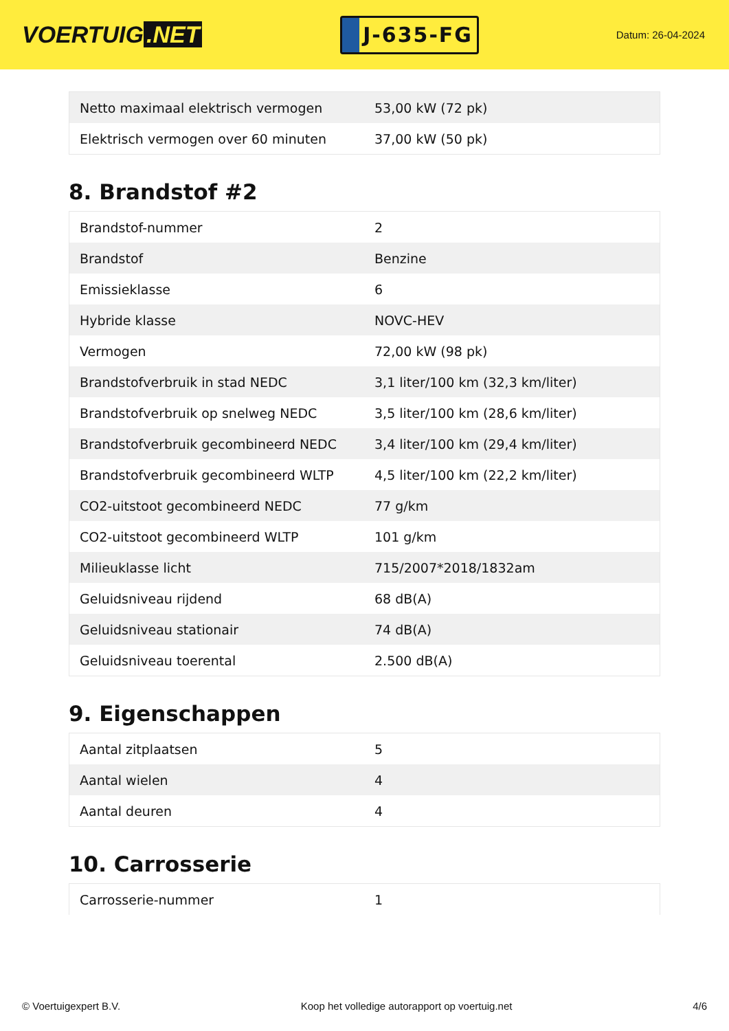VOERTUIG.NET
J-635-FG
Datum: 26-04-2024
| Netto maximaal elektrisch vermogen | 53,00 kW (72 pk) |
| Elektrisch vermogen over 60 minuten | 37,00 kW (50 pk) |
8. Brandstof #2
| Brandstof-nummer | 2 |
| Brandstof | Benzine |
| Emissieklasse | 6 |
| Hybride klasse | NOVC-HEV |
| Vermogen | 72,00 kW (98 pk) |
| Brandstofverbruik in stad NEDC | 3,1 liter/100 km (32,3 km/liter) |
| Brandstofverbruik op snelweg NEDC | 3,5 liter/100 km (28,6 km/liter) |
| Brandstofverbruik gecombineerd NEDC | 3,4 liter/100 km (29,4 km/liter) |
| Brandstofverbruik gecombineerd WLTP | 4,5 liter/100 km (22,2 km/liter) |
| CO2-uitstoot gecombineerd NEDC | 77 g/km |
| CO2-uitstoot gecombineerd WLTP | 101 g/km |
| Milieuklasse licht | 715/2007*2018/1832am |
| Geluidsniveau rijdend | 68 dB(A) |
| Geluidsniveau stationair | 74 dB(A) |
| Geluidsniveau toerental | 2.500 dB(A) |
9. Eigenschappen
| Aantal zitplaatsen | 5 |
| Aantal wielen | 4 |
| Aantal deuren | 4 |
10. Carrosserie
| Carrosserie-nummer | 1 |
© Voertuigexpert B.V. Koop het volledige autorapport op voertuig.net 4/6